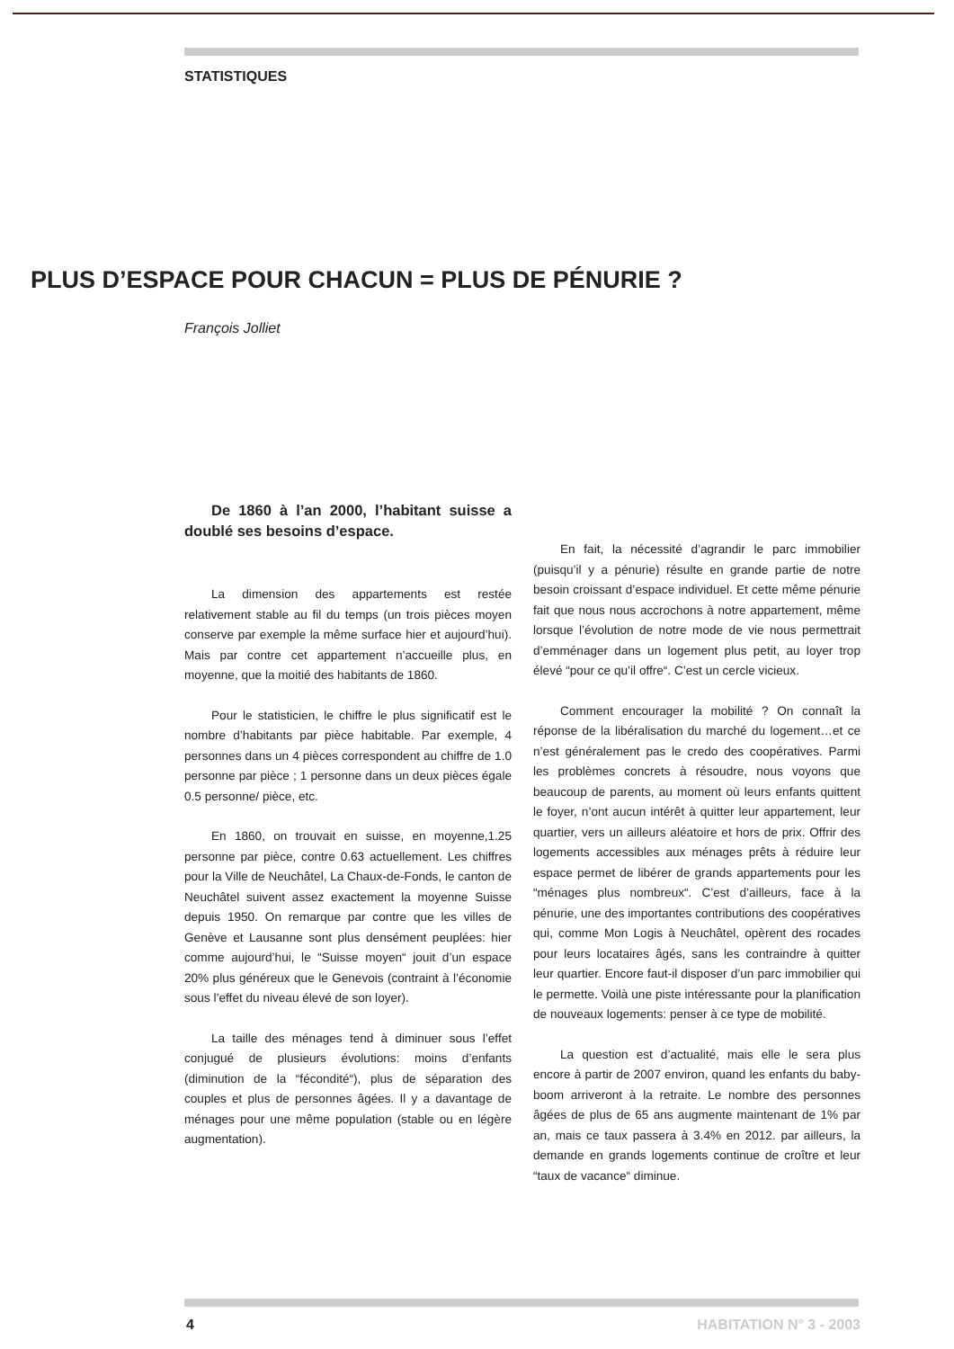STATISTIQUES
PLUS D’ESPACE POUR CHACUN = PLUS DE PÉNURIE ?
François Jolliet
De 1860 à l’an 2000, l’habitant suisse a doublé ses besoins d’espace.
La dimension des appartements est restée relativement stable au fil du temps (un trois pièces moyen conserve par exemple la même surface hier et aujourd’hui). Mais par contre cet appartement n’accueille plus, en moyenne, que la moitié des habitants de 1860.
Pour le statisticien, le chiffre le plus significatif est le nombre d’habitants par pièce habitable. Par exemple, 4 personnes dans un 4 pièces correspondent au chiffre de 1.0 personne par pièce ; 1 personne dans un deux pièces égale 0.5 personne/ pièce, etc.
En 1860, on trouvait en suisse, en moyenne,1.25 personne par pièce, contre 0.63 actuellement. Les chiffres pour la Ville de Neuchâtel, La Chaux-de-Fonds, le canton de Neuchâtel suivent assez exactement la moyenne Suisse depuis 1950. On remarque par contre que les villes de Genève et Lausanne sont plus densément peuplées: hier comme aujourd’hui, le “Suisse moyen“ jouit d’un espace 20% plus généreux que le Genevois (contraint à l’économie sous l’effet du niveau élevé de son loyer).
La taille des ménages tend à diminuer sous l’effet conjugué de plusieurs évolutions: moins d’enfants (diminution de la “fécondité“), plus de séparation des couples et plus de personnes âgées. Il y a davantage de ménages pour une même population (stable ou en légère augmentation).
En fait, la nécessité d’agrandir le parc immobilier (puisqu’il y a pénurie) résulte en grande partie de notre besoin croissant d’espace individuel. Et cette même pénurie fait que nous nous accrochons à notre appartement, même lorsque l’évolution de notre mode de vie nous permettrait d’emménager dans un logement plus petit, au loyer trop élevé “pour ce qu’il offre“. C’est un cercle vicieux.
Comment encourager la mobilité ? On connaît la réponse de la libéralisation du marché du logement…et ce n’est généralement pas le credo des coopératives. Parmi les problèmes concrets à résoudre, nous voyons que beaucoup de parents, au moment où leurs enfants quittent le foyer, n’ont aucun intérêt à quitter leur appartement, leur quartier, vers un ailleurs aléatoire et hors de prix. Offrir des logements accessibles aux ménages prêts à réduire leur espace permet de libérer de grands appartements pour les “ménages plus nombreux“. C’est d’ailleurs, face à la pénurie, une des importantes contributions des coopératives qui, comme Mon Logis à Neuchâtel, opèrent des rocades pour leurs locataires âgés, sans les contraindre à quitter leur quartier. Encore faut-il disposer d’un parc immobilier qui le permette. Voilà une piste intéressante pour la planification de nouveaux logements: penser à ce type de mobilité.
La question est d’actualité, mais elle le sera plus encore à partir de 2007 environ, quand les enfants du baby-boom arriveront à la retraite. Le nombre des personnes âgées de plus de 65 ans augmente maintenant de 1% par an, mais ce taux passera à 3.4% en 2012. par ailleurs, la demande en grands logements continue de croître et leur “taux de vacance“ diminue.
4 HABITATION N° 3 - 2003